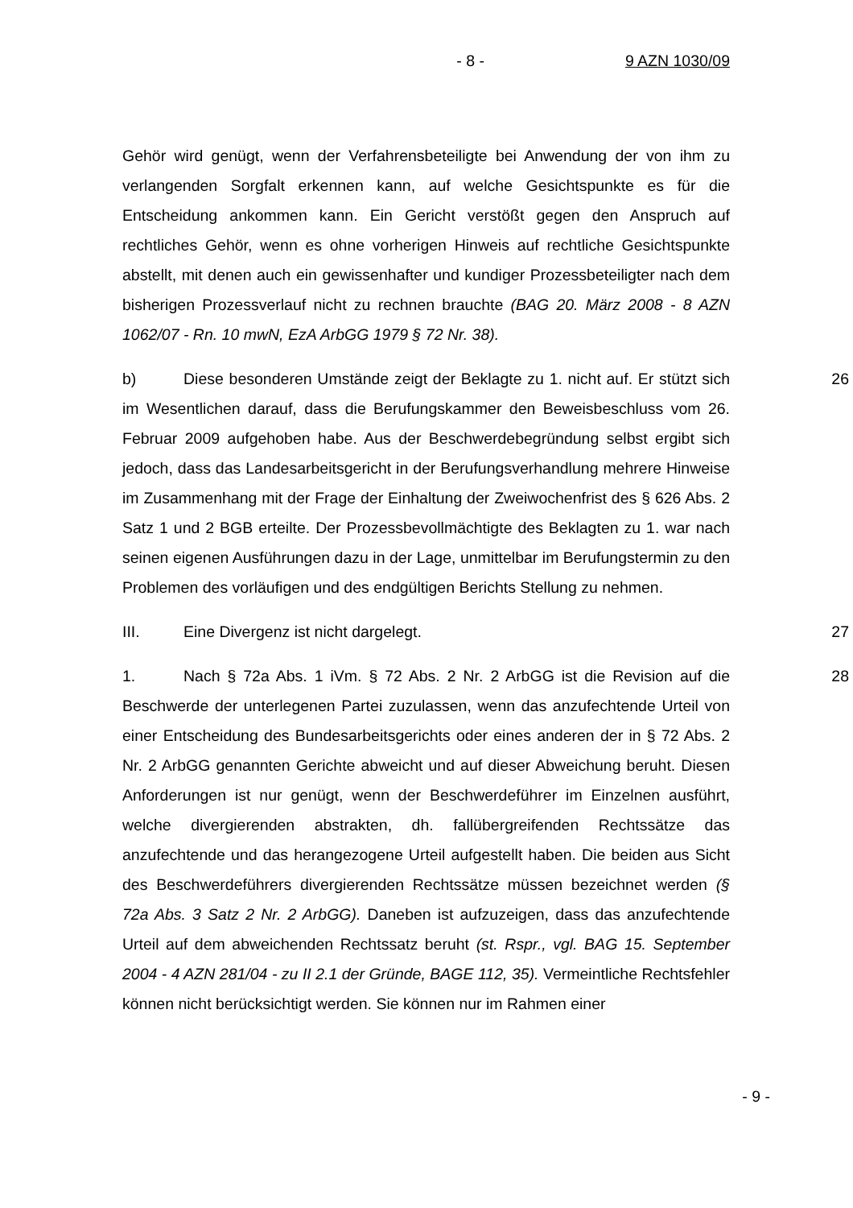- 8 - 9 AZN 1030/09
Gehör wird genügt, wenn der Verfahrensbeteiligte bei Anwendung der von ihm zu verlangenden Sorgfalt erkennen kann, auf welche Gesichtspunkte es für die Entscheidung ankommen kann. Ein Gericht verstößt gegen den Anspruch auf rechtliches Gehör, wenn es ohne vorherigen Hinweis auf rechtliche Gesichtspunkte abstellt, mit denen auch ein gewissenhafter und kundiger Prozessbeteiligter nach dem bisherigen Prozessverlauf nicht zu rechnen brauchte (BAG 20. März 2008 - 8 AZN 1062/07 - Rn. 10 mwN, EzA ArbGG 1979 § 72 Nr. 38).
b) Diese besonderen Umstände zeigt der Beklagte zu 1. nicht auf. Er stützt sich im Wesentlichen darauf, dass die Berufungskammer den Beweisbeschluss vom 26. Februar 2009 aufgehoben habe. Aus der Beschwerdebegründung selbst ergibt sich jedoch, dass das Landesarbeitsgericht in der Berufungsverhandlung mehrere Hinweise im Zusammenhang mit der Frage der Einhaltung der Zweiwochenfrist des § 626 Abs. 2 Satz 1 und 2 BGB erteilte. Der Prozessbevollmächtigte des Beklagten zu 1. war nach seinen eigenen Ausführungen dazu in der Lage, unmittelbar im Berufungstermin zu den Problemen des vorläufigen und des endgültigen Berichts Stellung zu nehmen.
26
III. Eine Divergenz ist nicht dargelegt. 27
1. Nach § 72a Abs. 1 iVm. § 72 Abs. 2 Nr. 2 ArbGG ist die Revision auf die Beschwerde der unterlegenen Partei zuzulassen, wenn das anzufechtende Urteil von einer Entscheidung des Bundesarbeitsgerichts oder eines anderen der in § 72 Abs. 2 Nr. 2 ArbGG genannten Gerichte abweicht und auf dieser Abweichung beruht. Diesen Anforderungen ist nur genügt, wenn der Beschwerdeführer im Einzelnen ausführt, welche divergierenden abstrakten, dh. fallübergreifenden Rechtssätze das anzufechtende und das herangezogene Urteil aufgestellt haben. Die beiden aus Sicht des Beschwerdeführers divergierenden Rechtssätze müssen bezeichnet werden (§ 72a Abs. 3 Satz 2 Nr. 2 ArbGG). Daneben ist aufzuzeigen, dass das anzufechtende Urteil auf dem abweichenden Rechtssatz beruht (st. Rspr., vgl. BAG 15. September 2004 - 4 AZN 281/04 - zu II 2.1 der Gründe, BAGE 112, 35). Vermeintliche Rechtsfehler können nicht berücksichtigt werden. Sie können nur im Rahmen einer
28
- 9 -